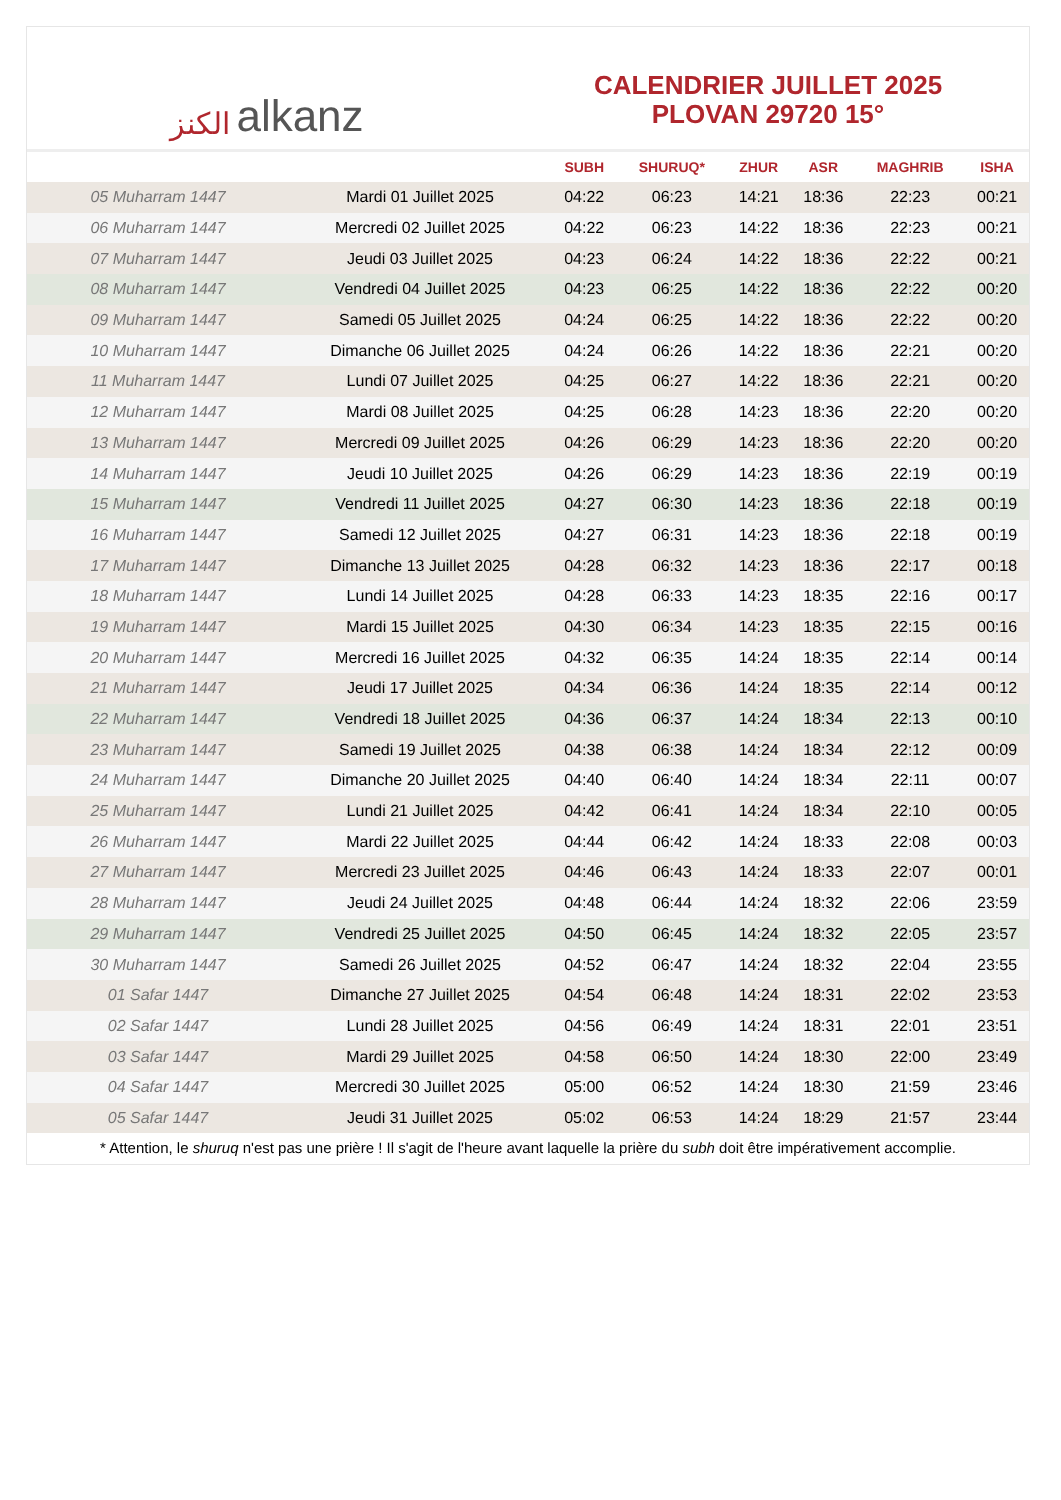الكنز alkanz
CALENDRIER JUILLET 2025
PLOVAN 29720 15°
| | | SUBH | SHURUQ* | ZHUR | ASR | MAGHRIB | ISHA |
| --- | --- | --- | --- | --- | --- | --- | --- |
| 05 Muharram 1447 | Mardi 01 Juillet 2025 | 04:22 | 06:23 | 14:21 | 18:36 | 22:23 | 00:21 |
| 06 Muharram 1447 | Mercredi 02 Juillet 2025 | 04:22 | 06:23 | 14:22 | 18:36 | 22:23 | 00:21 |
| 07 Muharram 1447 | Jeudi 03 Juillet 2025 | 04:23 | 06:24 | 14:22 | 18:36 | 22:22 | 00:21 |
| 08 Muharram 1447 | Vendredi 04 Juillet 2025 | 04:23 | 06:25 | 14:22 | 18:36 | 22:22 | 00:20 |
| 09 Muharram 1447 | Samedi 05 Juillet 2025 | 04:24 | 06:25 | 14:22 | 18:36 | 22:22 | 00:20 |
| 10 Muharram 1447 | Dimanche 06 Juillet 2025 | 04:24 | 06:26 | 14:22 | 18:36 | 22:21 | 00:20 |
| 11 Muharram 1447 | Lundi 07 Juillet 2025 | 04:25 | 06:27 | 14:22 | 18:36 | 22:21 | 00:20 |
| 12 Muharram 1447 | Mardi 08 Juillet 2025 | 04:25 | 06:28 | 14:23 | 18:36 | 22:20 | 00:20 |
| 13 Muharram 1447 | Mercredi 09 Juillet 2025 | 04:26 | 06:29 | 14:23 | 18:36 | 22:20 | 00:20 |
| 14 Muharram 1447 | Jeudi 10 Juillet 2025 | 04:26 | 06:29 | 14:23 | 18:36 | 22:19 | 00:19 |
| 15 Muharram 1447 | Vendredi 11 Juillet 2025 | 04:27 | 06:30 | 14:23 | 18:36 | 22:18 | 00:19 |
| 16 Muharram 1447 | Samedi 12 Juillet 2025 | 04:27 | 06:31 | 14:23 | 18:36 | 22:18 | 00:19 |
| 17 Muharram 1447 | Dimanche 13 Juillet 2025 | 04:28 | 06:32 | 14:23 | 18:36 | 22:17 | 00:18 |
| 18 Muharram 1447 | Lundi 14 Juillet 2025 | 04:28 | 06:33 | 14:23 | 18:35 | 22:16 | 00:17 |
| 19 Muharram 1447 | Mardi 15 Juillet 2025 | 04:30 | 06:34 | 14:23 | 18:35 | 22:15 | 00:16 |
| 20 Muharram 1447 | Mercredi 16 Juillet 2025 | 04:32 | 06:35 | 14:24 | 18:35 | 22:14 | 00:14 |
| 21 Muharram 1447 | Jeudi 17 Juillet 2025 | 04:34 | 06:36 | 14:24 | 18:35 | 22:14 | 00:12 |
| 22 Muharram 1447 | Vendredi 18 Juillet 2025 | 04:36 | 06:37 | 14:24 | 18:34 | 22:13 | 00:10 |
| 23 Muharram 1447 | Samedi 19 Juillet 2025 | 04:38 | 06:38 | 14:24 | 18:34 | 22:12 | 00:09 |
| 24 Muharram 1447 | Dimanche 20 Juillet 2025 | 04:40 | 06:40 | 14:24 | 18:34 | 22:11 | 00:07 |
| 25 Muharram 1447 | Lundi 21 Juillet 2025 | 04:42 | 06:41 | 14:24 | 18:34 | 22:10 | 00:05 |
| 26 Muharram 1447 | Mardi 22 Juillet 2025 | 04:44 | 06:42 | 14:24 | 18:33 | 22:08 | 00:03 |
| 27 Muharram 1447 | Mercredi 23 Juillet 2025 | 04:46 | 06:43 | 14:24 | 18:33 | 22:07 | 00:01 |
| 28 Muharram 1447 | Jeudi 24 Juillet 2025 | 04:48 | 06:44 | 14:24 | 18:32 | 22:06 | 23:59 |
| 29 Muharram 1447 | Vendredi 25 Juillet 2025 | 04:50 | 06:45 | 14:24 | 18:32 | 22:05 | 23:57 |
| 30 Muharram 1447 | Samedi 26 Juillet 2025 | 04:52 | 06:47 | 14:24 | 18:32 | 22:04 | 23:55 |
| 01 Safar 1447 | Dimanche 27 Juillet 2025 | 04:54 | 06:48 | 14:24 | 18:31 | 22:02 | 23:53 |
| 02 Safar 1447 | Lundi 28 Juillet 2025 | 04:56 | 06:49 | 14:24 | 18:31 | 22:01 | 23:51 |
| 03 Safar 1447 | Mardi 29 Juillet 2025 | 04:58 | 06:50 | 14:24 | 18:30 | 22:00 | 23:49 |
| 04 Safar 1447 | Mercredi 30 Juillet 2025 | 05:00 | 06:52 | 14:24 | 18:30 | 21:59 | 23:46 |
| 05 Safar 1447 | Jeudi 31 Juillet 2025 | 05:02 | 06:53 | 14:24 | 18:29 | 21:57 | 23:44 |
* Attention, le shuruq n'est pas une prière ! Il s'agit de l'heure avant laquelle la prière du subh doit être impérativement accomplie.